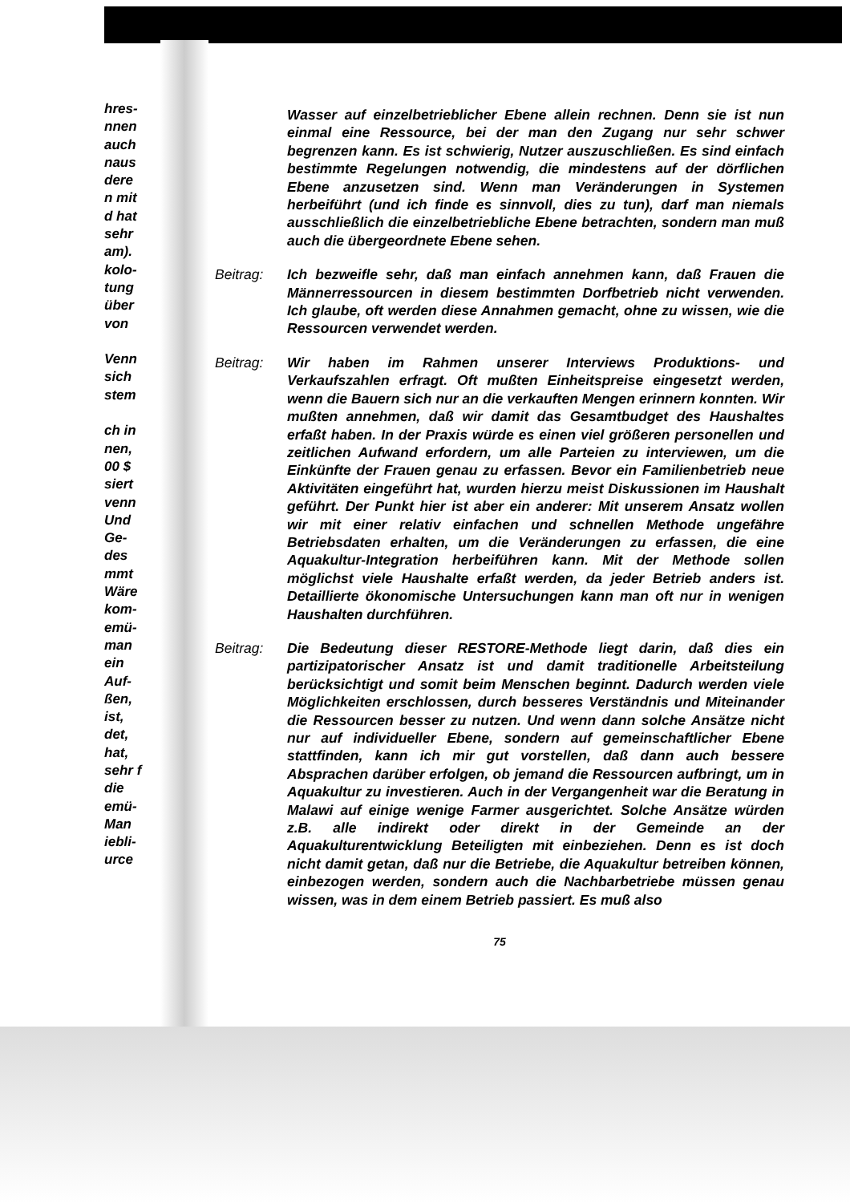hres- nnen auch naus dere n mit d hat sehr am). kolo- tung über von
Venn sich stem
ch in nen, 00 $ siert venn Und Ge- des mmt Wäre kom- emü- man ein Auf- ßen, ist, det, hat, sehr f die emü- Man iebli- urce
Wasser auf einzelbetrieblicher Ebene allein rechnen. Denn sie ist nun einmal eine Ressource, bei der man den Zugang nur sehr schwer begrenzen kann. Es ist schwierig, Nutzer auszuschließen. Es sind einfach bestimmte Regelungen notwendig, die mindestens auf der dörflichen Ebene anzusetzen sind. Wenn man Veränderungen in Systemen herbeiführt (und ich finde es sinnvoll, dies zu tun), darf man niemals ausschließlich die einzelbetriebliche Ebene betrachten, sondern man muß auch die übergeordnete Ebene sehen.
Beitrag: Ich bezweifle sehr, daß man einfach annehmen kann, daß Frauen die Männerressourcen in diesem bestimmten Dorfbetrieb nicht verwenden. Ich glaube, oft werden diese Annahmen gemacht, ohne zu wissen, wie die Ressourcen verwendet werden.
Beitrag: Wir haben im Rahmen unserer Interviews Produktions- und Verkaufszahlen erfragt. Oft mußten Einheitspreise eingesetzt werden, wenn die Bauern sich nur an die verkauften Mengen erinnern konnten. Wir mußten annehmen, daß wir damit das Gesamtbudget des Haushaltes erfaßt haben. In der Praxis würde es einen viel größeren personellen und zeitlichen Aufwand erfordern, um alle Parteien zu interviewen, um die Einkünfte der Frauen genau zu erfassen. Bevor ein Familienbetrieb neue Aktivitäten eingeführt hat, wurden hierzu meist Diskussionen im Haushalt geführt. Der Punkt hier ist aber ein anderer: Mit unserem Ansatz wollen wir mit einer relativ einfachen und schnellen Methode ungefähre Betriebsdaten erhalten, um die Veränderungen zu erfassen, die eine Aquakultur-Integration herbeiführen kann. Mit der Methode sollen möglichst viele Haushalte erfaßt werden, da jeder Betrieb anders ist. Detaillierte ökonomische Untersuchungen kann man oft nur in wenigen Haushalten durchführen.
Beitrag: Die Bedeutung dieser RESTORE-Methode liegt darin, daß dies ein partizipatorischer Ansatz ist und damit traditionelle Arbeitsteilung berücksichtigt und somit beim Menschen beginnt. Dadurch werden viele Möglichkeiten erschlossen, durch besseres Verständnis und Miteinander die Ressourcen besser zu nutzen. Und wenn dann solche Ansätze nicht nur auf individueller Ebene, sondern auf gemeinschaftlicher Ebene stattfinden, kann ich mir gut vorstellen, daß dann auch bessere Absprachen darüber erfolgen, ob jemand die Ressourcen aufbringt, um in Aquakultur zu investieren. Auch in der Vergangenheit war die Beratung in Malawi auf einige wenige Farmer ausgerichtet. Solche Ansätze würden z.B. alle indirekt oder direkt in der Gemeinde an der Aquakulturentwicklung Beteiligten mit einbeziehen. Denn es ist doch nicht damit getan, daß nur die Betriebe, die Aquakultur betreiben können, einbezogen werden, sondern auch die Nachbarbetriebe müssen genau wissen, was in dem einem Betrieb passiert. Es muß also
75